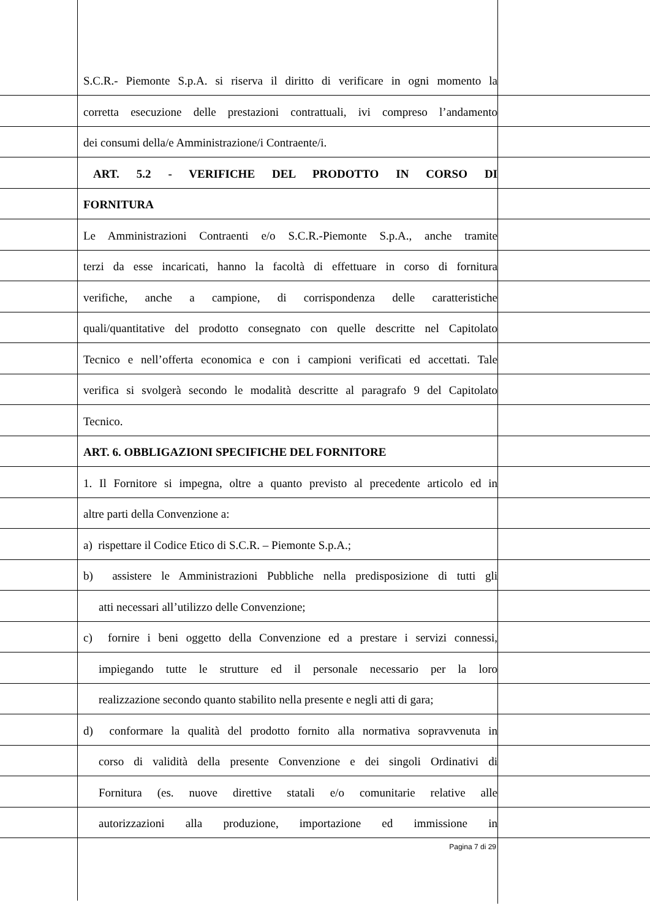S.C.R.- Piemonte S.p.A. si riserva il diritto di verificare in ogni momento la
corretta esecuzione delle prestazioni contrattuali, ivi compreso l’andamento
dei consumi della/e Amministrazione/i Contraente/i.
ART. 5.2 - VERIFICHE DEL PRODOTTO IN CORSO DI
FORNITURA
Le Amministrazioni Contraenti e/o S.C.R.-Piemonte S.p.A., anche tramite
terzi da esse incaricati, hanno la facoltà di effettuare in corso di fornitura
verifiche, anche a campione, di corrispondenza delle caratteristiche
quali/quantitative del prodotto consegnato con quelle descritte nel Capitolato
Tecnico e nell’offerta economica e con i campioni verificati ed accettati. Tale
verifica si svolgerà secondo le modalità descritte al paragrafo 9 del Capitolato
Tecnico.
ART. 6. OBBLIGAZIONI SPECIFICHE DEL FORNITORE
1. Il Fornitore si impegna, oltre a quanto previsto al precedente articolo ed in
altre parti della Convenzione a:
a) rispettare il Codice Etico di S.C.R. – Piemonte S.p.A.;
b) assistere le Amministrazioni Pubbliche nella predisposizione di tutti gli
atti necessari all’utilizzo delle Convenzione;
c) fornire i beni oggetto della Convenzione ed a prestare i servizi connessi,
impiegando tutte le strutture ed il personale necessario per la loro
realizzazione secondo quanto stabilito nella presente e negli atti di gara;
d) conformare la qualità del prodotto fornito alla normativa sopravvenuta in
corso di validità della presente Convenzione e dei singoli Ordinativi di
Fornitura (es. nuove direttive statali e/o comunitarie relative alle
autorizzazioni alla produzione, importazione ed immissione in
Pagina 7 di 29